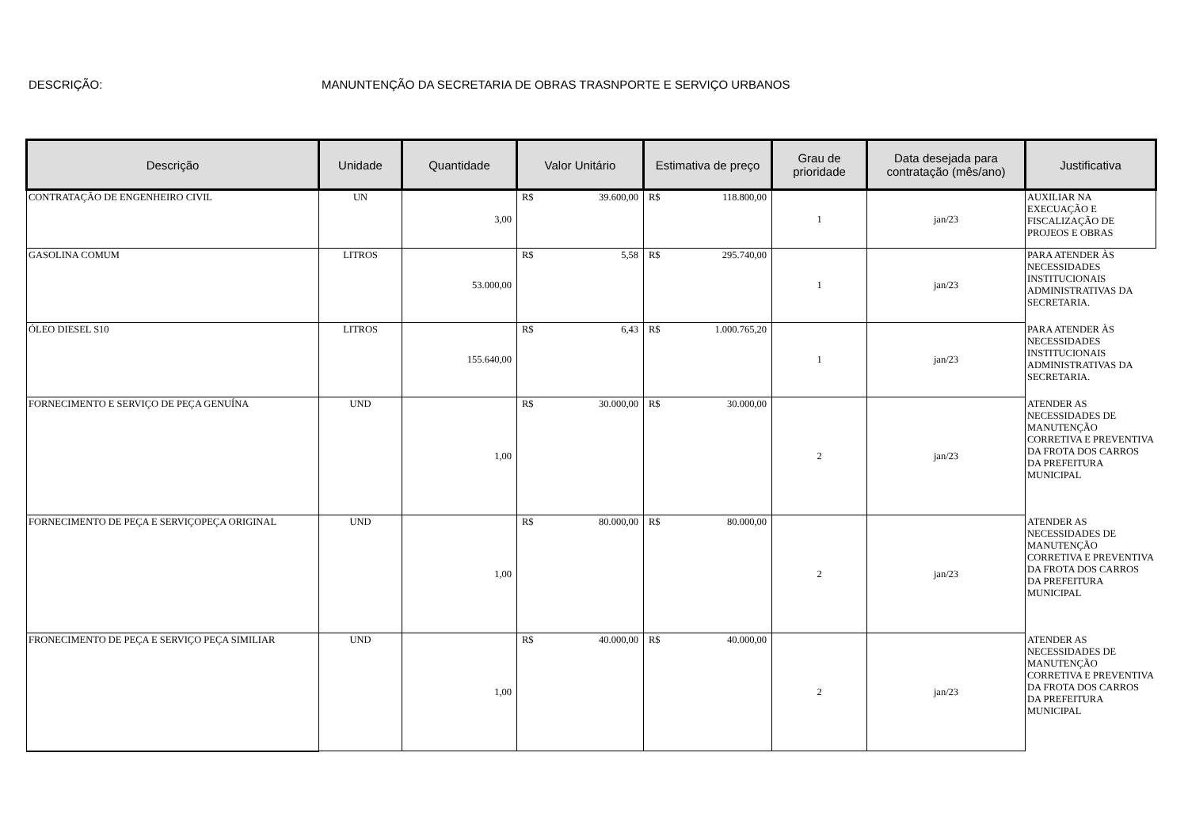DESCRIÇÃO: MANUNTENÇÃO DA SECRETARIA DE OBRAS TRASNPORTE E SERVIÇO URBANOS
| Descrição | Unidade | Quantidade | Valor Unitário | Estimativa de preço | Grau de prioridade | Data desejada para contratação (mês/ano) | Justificativa |
| --- | --- | --- | --- | --- | --- | --- | --- |
| CONTRATAÇÃO DE ENGENHEIRO CIVIL | UN | 3,00 | R$ 39.600,00 | R$ 118.800,00 | 1 | jan/23 | AUXILIAR NA EXECUAÇÃO E FISCALIZAÇÃO DE PROJEOS E OBRAS |
| GASOLINA COMUM | LITROS | 53.000,00 | R$ 5,58 | R$ 295.740,00 | 1 | jan/23 | PARA ATENDER ÀS NECESSIDADES INSTITUCIONAIS ADMINISTRATIVAS DA SECRETARIA. |
| ÓLEO DIESEL S10 | LITROS | 155.640,00 | R$ 6,43 | R$ 1.000.765,20 | 1 | jan/23 | PARA ATENDER ÀS NECESSIDADES INSTITUCIONAIS ADMINISTRATIVAS DA SECRETARIA. |
| FORNECIMENTO E SERVIÇO DE PEÇA GENUÍNA | UND | 1,00 | R$ 30.000,00 | R$ 30.000,00 | 2 | jan/23 | ATENDER AS NECESSIDADES DE MANUTENÇÃO CORRETIVA E PREVENTIVA DA FROTA DOS CARROS DA PREFEITURA MUNICIPAL |
| FORNECIMENTO DE PEÇA E SERVIÇOPEÇA ORIGINAL | UND | 1,00 | R$ 80.000,00 | R$ 80.000,00 | 2 | jan/23 | ATENDER AS NECESSIDADES DE MANUTENÇÃO CORRETIVA E PREVENTIVA DA FROTA DOS CARROS DA PREFEITURA MUNICIPAL |
| FRONECIMENTO DE PEÇA E SERVIÇO PEÇA SIMILIAR | UND | 1,00 | R$ 40.000,00 | R$ 40.000,00 | 2 | jan/23 | ATENDER AS NECESSIDADES DE MANUTENÇÃO CORRETIVA E PREVENTIVA DA FROTA DOS CARROS DA PREFEITURA MUNICIPAL |